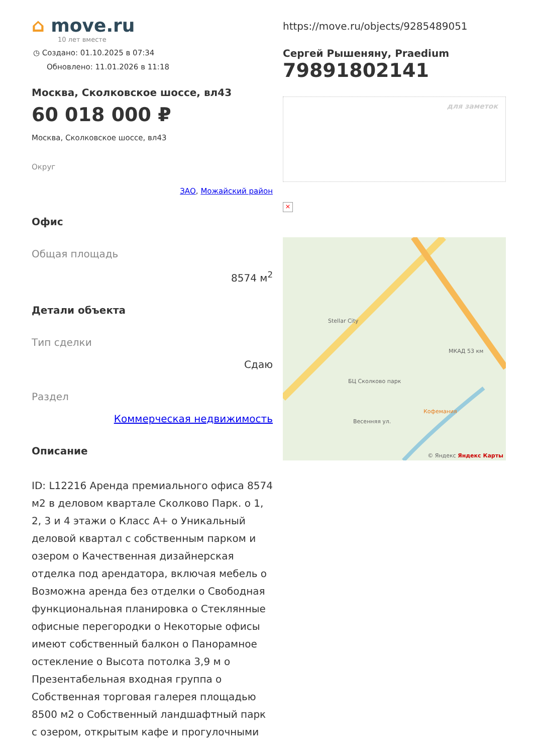⌂ move.ru
10 лет вместе
◷ Создано: 01.10.2025 в 07:34
Обновлено: 11.01.2026 в 11:18
Москва, Сколковское шоссе, вл43
60 018 000 ₽
Москва, Сколковское шоссе, вл43
Округ
ЗАО, Можайский район
Офис
Общая площадь
8574 м<sup>2</sup>
Детали объекта
Тип сделки
Сдаю
Раздел
Коммерческая недвижимость
Описание
ID: L12216 Аренда премиального офиса 8574 м2 в деловом квартале Сколково Парк. о 1, 2, 3 и 4 этажи о Класс A+ о Уникальный деловой квартал с собственным парком и озером о Качественная дизайнерская отделка под арендатора, включая мебель о Возможна аренда без отделки о Свободная функциональная планировка о Стеклянные офисные перегородки о Некоторые офисы имеют собственный балкон о Панорамное остекление о Высота потолка 3,9 м о Презентабельная входная группа о Собственная торговая галерея площадью 8500 м2 о Собственный ландшафтный парк с озером, открытым кафе и прогулочными
https://move.ru/objects/9285489051
Сергей Рышеняну, Praedium
79891802141
для заметок
×
Stellar City
БЦ Сколково парк
Кофемания
МКАД 53 км
Весенняя ул.
© Яндекс Яндекс Карты